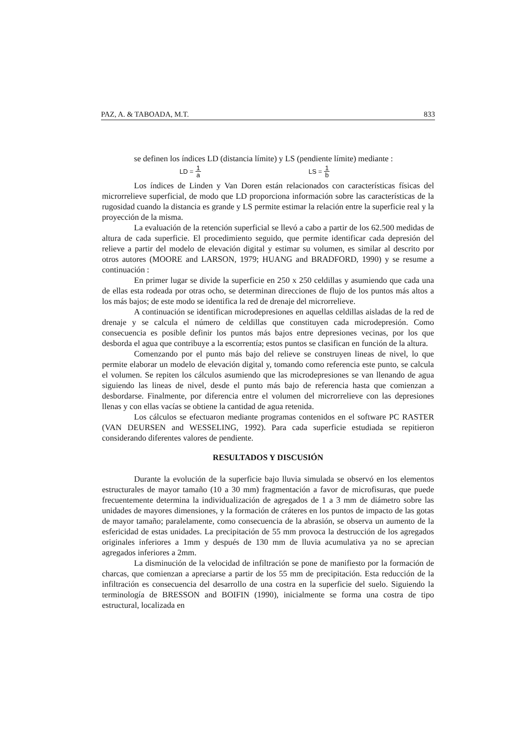PAZ, A. & TABOADA, M.T. 833
se definen los índices LD (distancia límite) y LS (pendiente límite) mediante :
LD = 1 a LS = 1 b
Los índices de Linden y Van Doren están relacionados con características físicas del microrrelieve superficial, de modo que LD proporciona información sobre las características de la rugosidad cuando la distancia es grande y LS permite estimar la relación entre la superficie real y la proyección de la misma.
La evaluación de la retención superficial se llevó a cabo a partir de los 62.500 medidas de altura de cada superficie. El procedimiento seguido, que permite identificar cada depresión del relieve a partir del modelo de elevación digital y estimar su volumen, es similar al descrito por otros autores (MOORE and LARSON, 1979; HUANG and BRADFORD, 1990) y se resume a continuación :
En primer lugar se divide la superficie en 250 x 250 celdillas y asumiendo que cada una de ellas esta rodeada por otras ocho, se determinan direcciones de flujo de los puntos más altos a los más bajos; de este modo se identifica la red de drenaje del microrrelieve.
A continuación se identifican microdepresiones en aquellas celdillas aisladas de la red de drenaje y se calcula el número de celdillas que constituyen cada microdepresión. Como consecuencia es posible definir los puntos más bajos entre depresiones vecinas, por los que desborda el agua que contribuye a la escorrentía; estos puntos se clasifican en función de la altura.
Comenzando por el punto más bajo del relieve se construyen lineas de nivel, lo que permite elaborar un modelo de elevación digital y, tomando como referencia este punto, se calcula el volumen. Se repiten los cálculos asumiendo que las microdepresiones se van llenando de agua siguiendo las lineas de nivel, desde el punto más bajo de referencia hasta que comienzan a desbordarse. Finalmente, por diferencia entre el volumen del microrrelieve con las depresiones llenas y con ellas vacías se obtiene la cantidad de agua retenida.
Los cálculos se efectuaron mediante programas contenidos en el software PC RASTER (VAN DEURSEN and WESSELING, 1992). Para cada superficie estudiada se repitieron considerando diferentes valores de pendiente.
RESULTADOS Y DISCUSIÓN
Durante la evolución de la superficie bajo lluvia simulada se observó en los elementos estructurales de mayor tamaño (10 a 30 mm) fragmentación a favor de microfisuras, que puede frecuentemente determina la individualización de agregados de 1 a 3 mm de diámetro sobre las unidades de mayores dimensiones, y la formación de cráteres en los puntos de impacto de las gotas de mayor tamaño; paralelamente, como consecuencia de la abrasión, se observa un aumento de la esfericidad de estas unidades. La precipitación de 55 mm provoca la destrucción de los agregados originales inferiores a 1mm y después de 130 mm de lluvia acumulativa ya no se aprecian agregados inferiores a 2mm.
La disminución de la velocidad de infiltración se pone de manifiesto por la formación de charcas, que comienzan a apreciarse a partir de los 55 mm de precipitación. Esta reducción de la infiltración es consecuencia del desarrollo de una costra en la superficie del suelo. Siguiendo la terminología de BRESSON and BOIFIN (1990), inicialmente se forma una costra de tipo estructural, localizada en